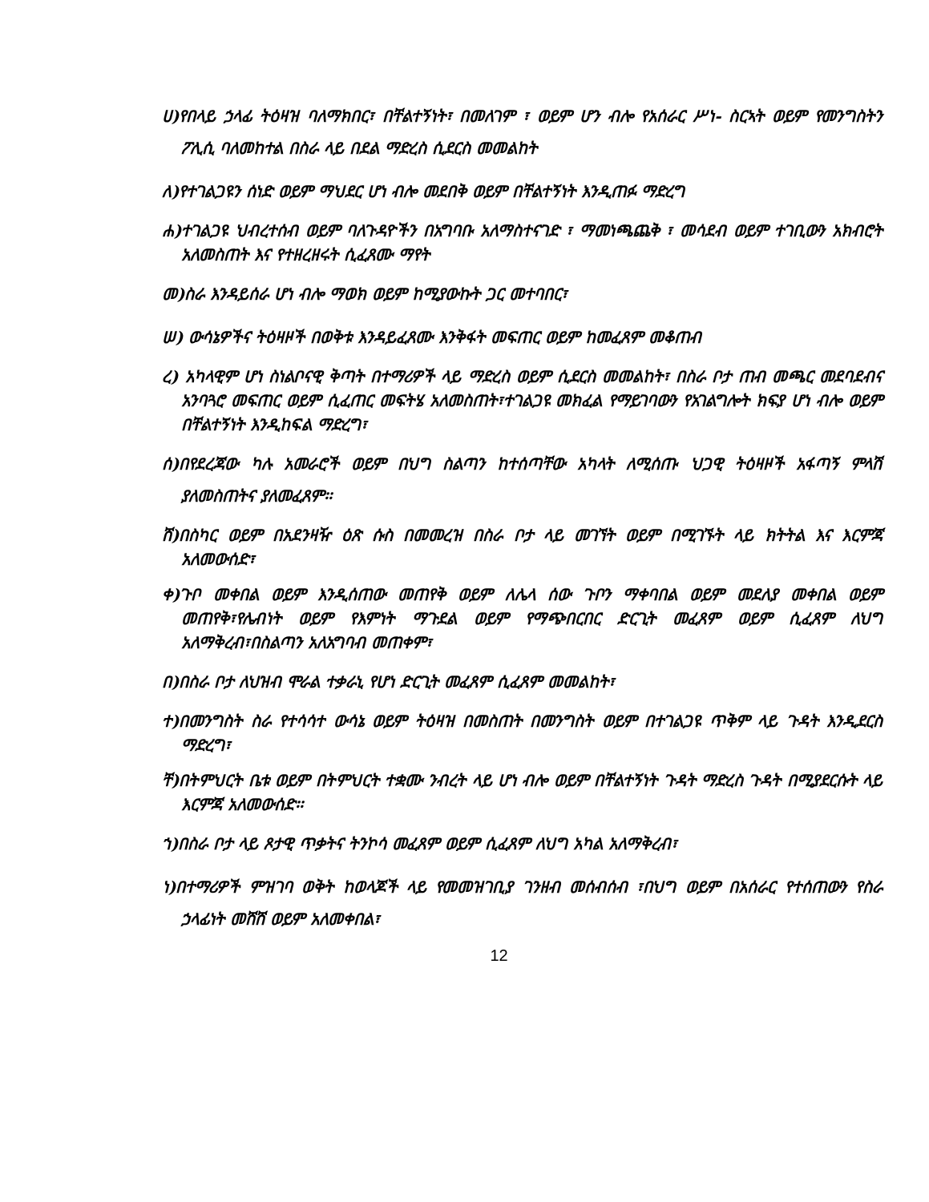ሀ)የበላይ ኃላፊ ትዕዛዝ ባለማክበር፣ በቸልተኝነት፣ በመለገም ፣ ወይም ሆን ብሎ የአሰራር ሥነ- ስርኣት ወይም የመንግስትን ፖሊሲ ባለመከተል በስራ ላይ በደል ማድረስ ሲደርስ መመልከት
ለ)የተገልጋዩን ሰነድ ወይም ማህደር ሆነ ብሎ መደበቅ ወይም በቸልተኝነት እንዲጠፉ ማድረግ
ሐ)ተገልጋዩ ህብረተሰብ ወይም ባለጉዳዮችን በአግባቡ አለማስተናገድ ፣ ማመነጫጨቅ ፣ መሳደብ ወይም ተገቢውን አክብሮት አለመስጠት እና የተዘረዘሩት ሲፈጸሙ ማየት
መ)ስራ እንዳይሰራ ሆነ ብሎ ማወክ ወይም ከሚያውኩት ጋር መተባበር፣
ሠ) ውሳኔዎችና ትዕዛዞች በወቅቱ እንዳይፈጸሙ እንቅፋት መፍጠር ወይም ከመፈጸም መቆጠብ
ረ) አካላዊም ሆነ ስነልቦናዊ ቅጣት በተማሪዎች ላይ ማድረስ ወይም ሲደርስ መመልከት፣ በስራ ቦታ ጠብ መጫር መደባደብና አንባጓሮ መፍጠር ወይም ሲፈጠር መፍትሄ አለመስጠት፣ተገልጋዩ መክፈል የማይገባውን የአገልግሎት ክፍያ ሆነ ብሎ ወይም በቸልተኝነት እንዲከፍል ማድረግ፣
ሰ)በየደረጃው ካሉ አመራሮች ወይም በህግ ስልጣን ከተሰጣቸው አካላት ለሚሰጡ ህጋዊ ትዕዛዞች አፋጣኝ ምላሽ ያለመስጠትና ያለመፈጸም፡፡
ሸ)በስካር ወይም በአደንዛዥ ዕጽ ሱስ በመመረዝ በስራ ቦታ ላይ መገኘት ወይም በሚገኙት ላይ ክትትል እና እርምጃ አለመውሰድ፣
ቀ)ጉቦ መቀበል ወይም እንዲሰጠው መጠየቅ ወይም ለሌላ ሰው ጉቦን ማቀባበል ወይም መደለያ መቀበል ወይም መጠየቅ፣የሌብነት ወይም የእምነት ማጉደል ወይም የማጭበርበር ድርጊት መፈጸም ወይም ሲፈጸም ለህግ አለማቅረብ፣በስልጣን አለአግባብ መጠቀም፣
በ)በስራ ቦታ ለህዝብ ሞራል ተቃራኒ የሆነ ድርጊት መፈጸም ሲፈጸም መመልከት፣
ተ)በመንግስት ስራ የተሳሳተ ውሳኔ ወይም ትዕዛዝ በመስጠት በመንግስት ወይም በተገልጋዩ ጥቅም ላይ ጉዳት እንዲደርስ ማድረግ፣
ቸ)በትምህርት ቤቱ ወይም በትምህርት ተቋሙ ንብረት ላይ ሆነ ብሎ ወይም በቸልተኝነት ጉዳት ማድረስ ጉዳት በሚያደርሱት ላይ እርምጃ አለመውሰድ፡፡
ኀ)በስራ ቦታ ላይ ጾታዊ ጥቃትና ትንኮሳ መፈጸም ወይም ሲፈጸም ለህግ አካል አለማቅረብ፣
ነ)በተማሪዎች ምዝገባ ወቅት ከወላጆች ላይ የመመዝገቢያ ገንዘብ መሰብሰብ ፣በህግ ወይም በአሰራር የተሰጠውን የስራ ኃላፊነት መሸሸ ወይም አለመቀበል፣
12